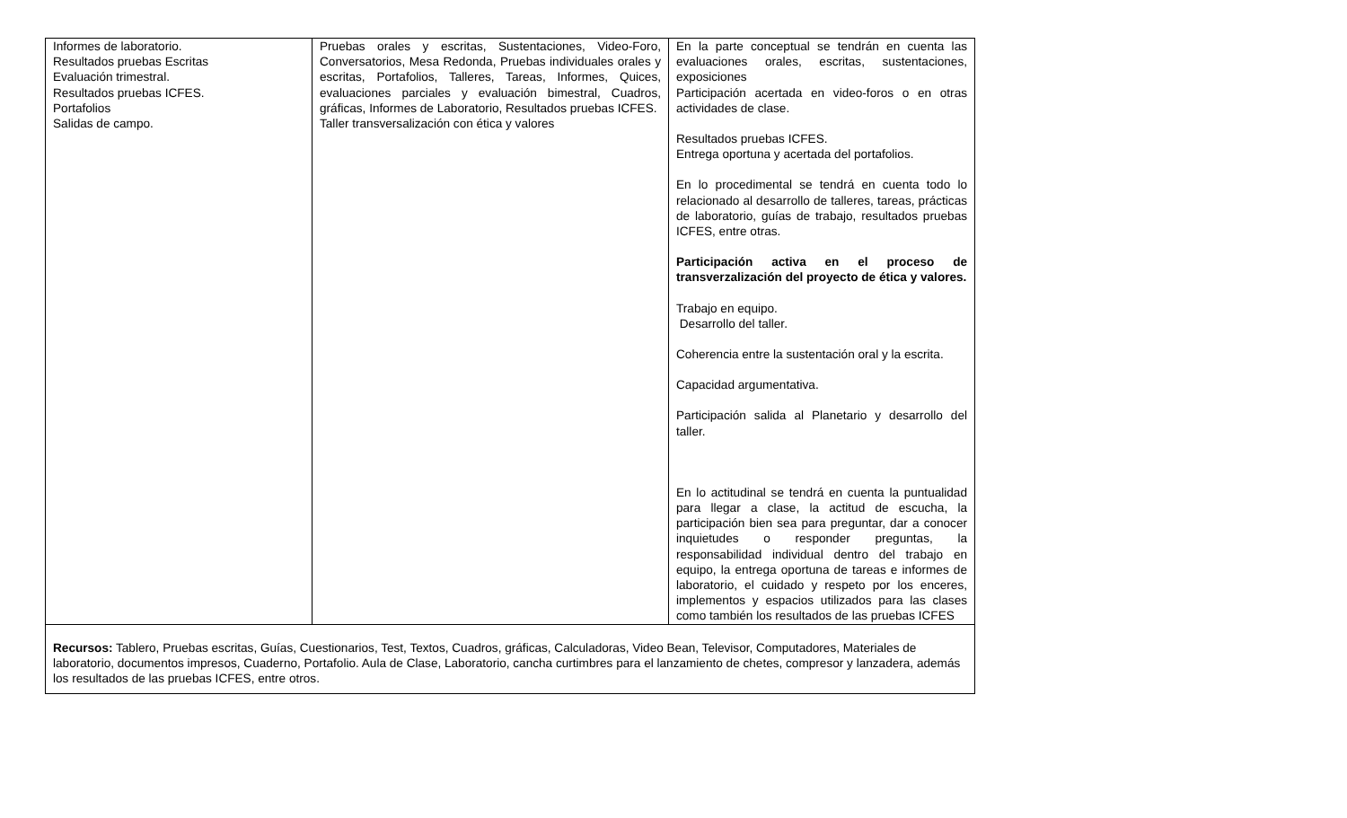| Informes de laboratorio. Resultados pruebas Escritas Evaluación trimestral. Resultados pruebas ICFES. Portafolios Salidas de campo. | Pruebas orales y escritas, Sustentaciones, Video-Foro, Conversatorios, Mesa Redonda, Pruebas individuales orales y escritas, Portafolios, Talleres, Tareas, Informes, Quices, evaluaciones parciales y evaluación bimestral, Cuadros, gráficas, Informes de Laboratorio, Resultados pruebas ICFES. Taller transversalización con ética y valores | En la parte conceptual se tendrán en cuenta las evaluaciones orales, escritas, sustentaciones, exposiciones Participación acertada en video-foros o en otras actividades de clase. Resultados pruebas ICFES. Entrega oportuna y acertada del portafolios. En lo procedimental se tendrá en cuenta todo lo relacionado al desarrollo de talleres, tareas, prácticas de laboratorio, guías de trabajo, resultados pruebas ICFES, entre otras. Participación activa en el proceso de transverzalización del proyecto de ética y valores. Trabajo en equipo. Desarrollo del taller. Coherencia entre la sustentación oral y la escrita. Capacidad argumentativa. Participación salida al Planetario y desarrollo del taller. En lo actitudinal se tendrá en cuenta la puntualidad para llegar a clase, la actitud de escucha, la participación bien sea para preguntar, dar a conocer inquietudes o responder preguntas, la responsabilidad individual dentro del trabajo en equipo, la entrega oportuna de tareas e informes de laboratorio, el cuidado y respeto por los enceres, implementos y espacios utilizados para las clases como también los resultados de las pruebas ICFES |
| Recursos: Tablero, Pruebas escritas, Guías, Cuestionarios, Test, Textos, Cuadros, gráficas, Calculadoras, Video Bean, Televisor, Computadores, Materiales de laboratorio, documentos impresos, Cuaderno, Portafolio. Aula de Clase, Laboratorio, cancha curtimbres para el lanzamiento de chetes, compresor y lanzadera, además los resultados de las pruebas ICFES, entre otros. | | |